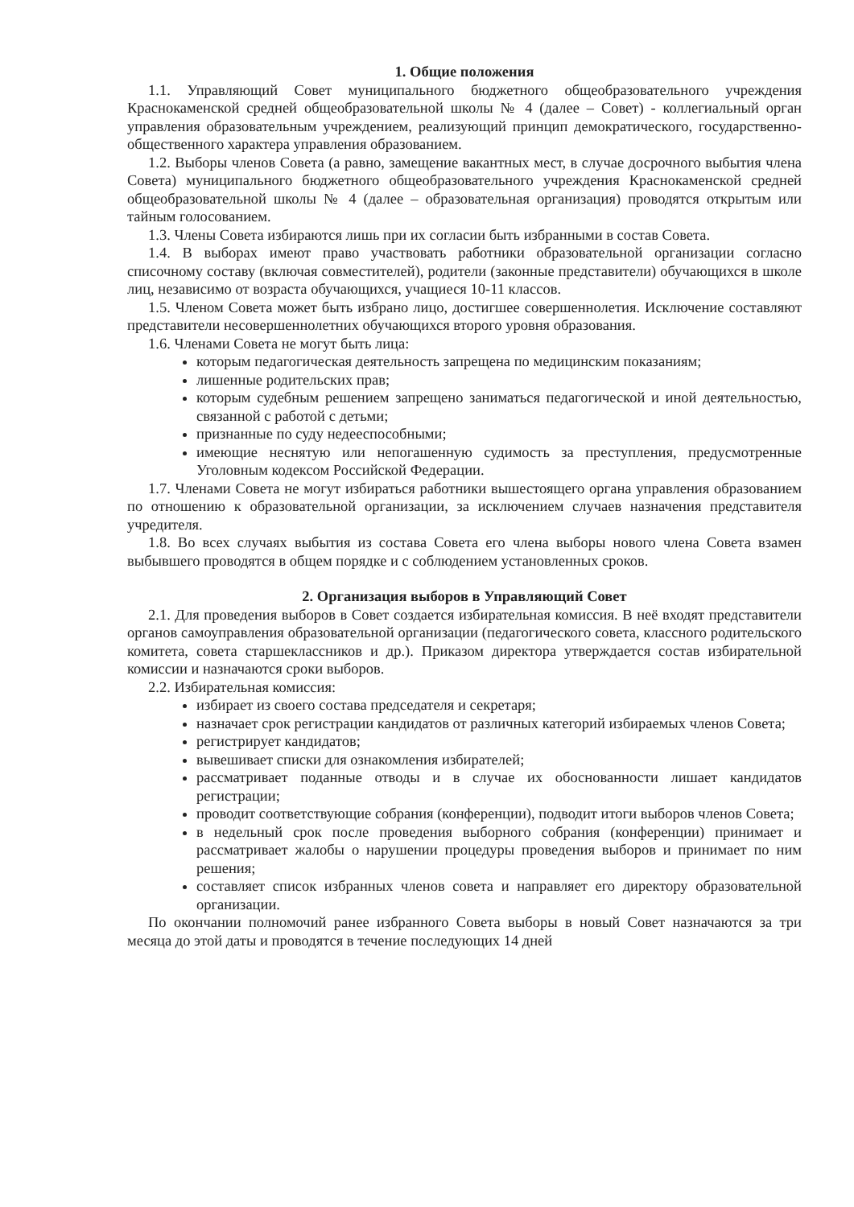1. Общие положения
1.1. Управляющий Совет муниципального бюджетного общеобразовательного учреждения Краснокаменской средней общеобразовательной школы № 4 (далее – Совет) - коллегиальный орган управления образовательным учреждением, реализующий принцип демократического, государственно-общественного характера управления образованием.
1.2. Выборы членов Совета (а равно, замещение вакантных мест, в случае досрочного выбытия члена Совета) муниципального бюджетного общеобразовательного учреждения Краснокаменской средней общеобразовательной школы № 4 (далее – образовательная организация) проводятся открытым или тайным голосованием.
1.3. Члены Совета избираются лишь при их согласии быть избранными в состав Совета.
1.4. В выборах имеют право участвовать работники образовательной организации согласно списочному составу (включая совместителей), родители (законные представители) обучающихся в школе лиц, независимо от возраста обучающихся, учащиеся 10-11 классов.
1.5. Членом Совета может быть избрано лицо, достигшее совершеннолетия. Исключение составляют представители несовершеннолетних обучающихся второго уровня образования.
1.6. Членами Совета не могут быть лица:
которым педагогическая деятельность запрещена по медицинским показаниям;
лишенные родительских прав;
которым судебным решением запрещено заниматься педагогической и иной деятельностью, связанной с работой с детьми;
признанные по суду недееспособными;
имеющие неснятую или непогашенную судимость за преступления, предусмотренные Уголовным кодексом Российской Федерации.
1.7. Членами Совета не могут избираться работники вышестоящего органа управления образованием по отношению к образовательной организации, за исключением случаев назначения представителя учредителя.
1.8. Во всех случаях выбытия из состава Совета его члена выборы нового члена Совета взамен выбывшего проводятся в общем порядке и с соблюдением установленных сроков.
2. Организация выборов в Управляющий Совет
2.1. Для проведения выборов в Совет создается избирательная комиссия. В неё входят представители органов самоуправления образовательной организации (педагогического совета, классного родительского комитета, совета старшеклассников и др.). Приказом директора утверждается состав избирательной комиссии и назначаются сроки выборов.
2.2. Избирательная комиссия:
избирает из своего состава председателя и секретаря;
назначает срок регистрации кандидатов от различных категорий избираемых членов Совета;
регистрирует кандидатов;
вывешивает списки для ознакомления избирателей;
рассматривает поданные отводы и в случае их обоснованности лишает кандидатов регистрации;
проводит соответствующие собрания (конференции), подводит итоги выборов членов Совета;
в недельный срок после проведения выборного собрания (конференции) принимает и рассматривает жалобы о нарушении процедуры проведения выборов и принимает по ним решения;
составляет список избранных членов совета и направляет его директору образовательной организации.
По окончании полномочий ранее избранного Совета выборы в новый Совет назначаются за три месяца до этой даты и проводятся в течение последующих 14 дней